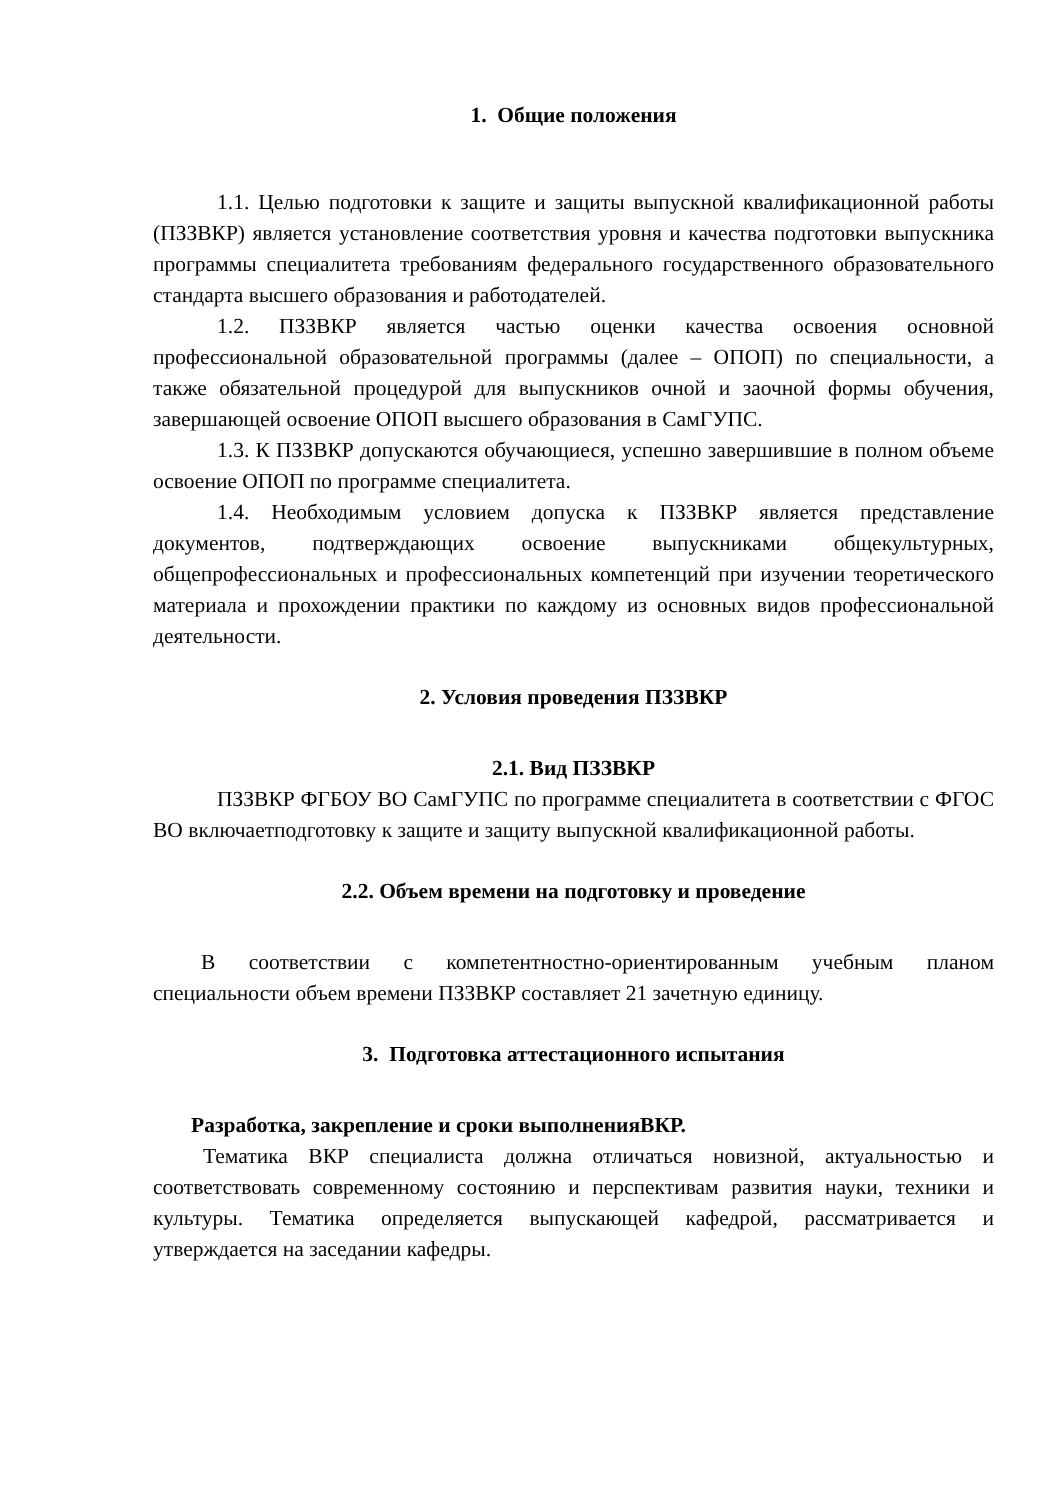1. Общие положения
1.1. Целью подготовки к защите и защиты выпускной квалификационной работы (ПЗЗВКР) является установление соответствия уровня и качества подготовки выпускника программы специалитета требованиям федерального государственного образовательного стандарта высшего образования и работодателей.
1.2. ПЗЗВКР является частью оценки качества освоения основной профессиональной образовательной программы (далее – ОПОП) по специальности, а также обязательной процедурой для выпускников очной и заочной формы обучения, завершающей освоение ОПОП высшего образования в СамГУПС.
1.3. К ПЗЗВКР допускаются обучающиеся, успешно завершившие в полном объеме освоение ОПОП по программе специалитета.
1.4. Необходимым условием допуска к ПЗЗВКР является представление документов, подтверждающих освоение выпускниками общекультурных, общепрофессиональных и профессиональных компетенций при изучении теоретического материала и прохождении практики по каждому из основных видов профессиональной деятельности.
2. Условия проведения ПЗЗВКР
2.1. Вид ПЗЗВКР
ПЗЗВКР ФГБОУ ВО СамГУПС по программе специалитета в соответствии с ФГОС ВО включаетподготовку к защите и защиту выпускной квалификационной работы.
2.2. Объем времени на подготовку и проведение
В соответствии с компетентностно-ориентированным учебным планом специальности объем времени ПЗЗВКР составляет 21 зачетную единицу.
3. Подготовка аттестационного испытания
Разработка, закрепление и сроки выполненияВКР.
Тематика ВКР специалиста должна отличаться новизной, актуальностью и соответствовать современному состоянию и перспективам развития науки, техники и культуры. Тематика определяется выпускающей кафедрой, рассматривается и утверждается на заседании кафедры.